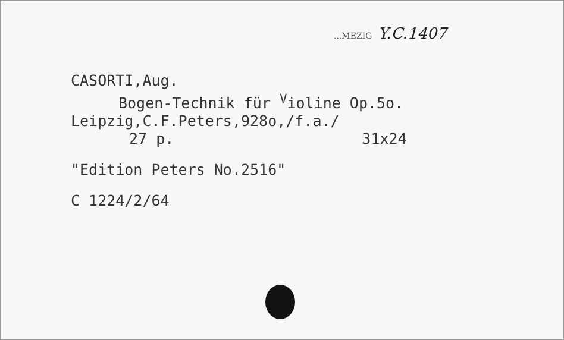...MEZIG Y.C.1407
CASORTI,Aug.
Bogen-Technik für <sup>V</sup>ioline Op.5o.
Leipzig,C.F.Peters,928o,/f.a./
27 p. 31x24
"Edition Peters No.2516"
C 1224/2/64